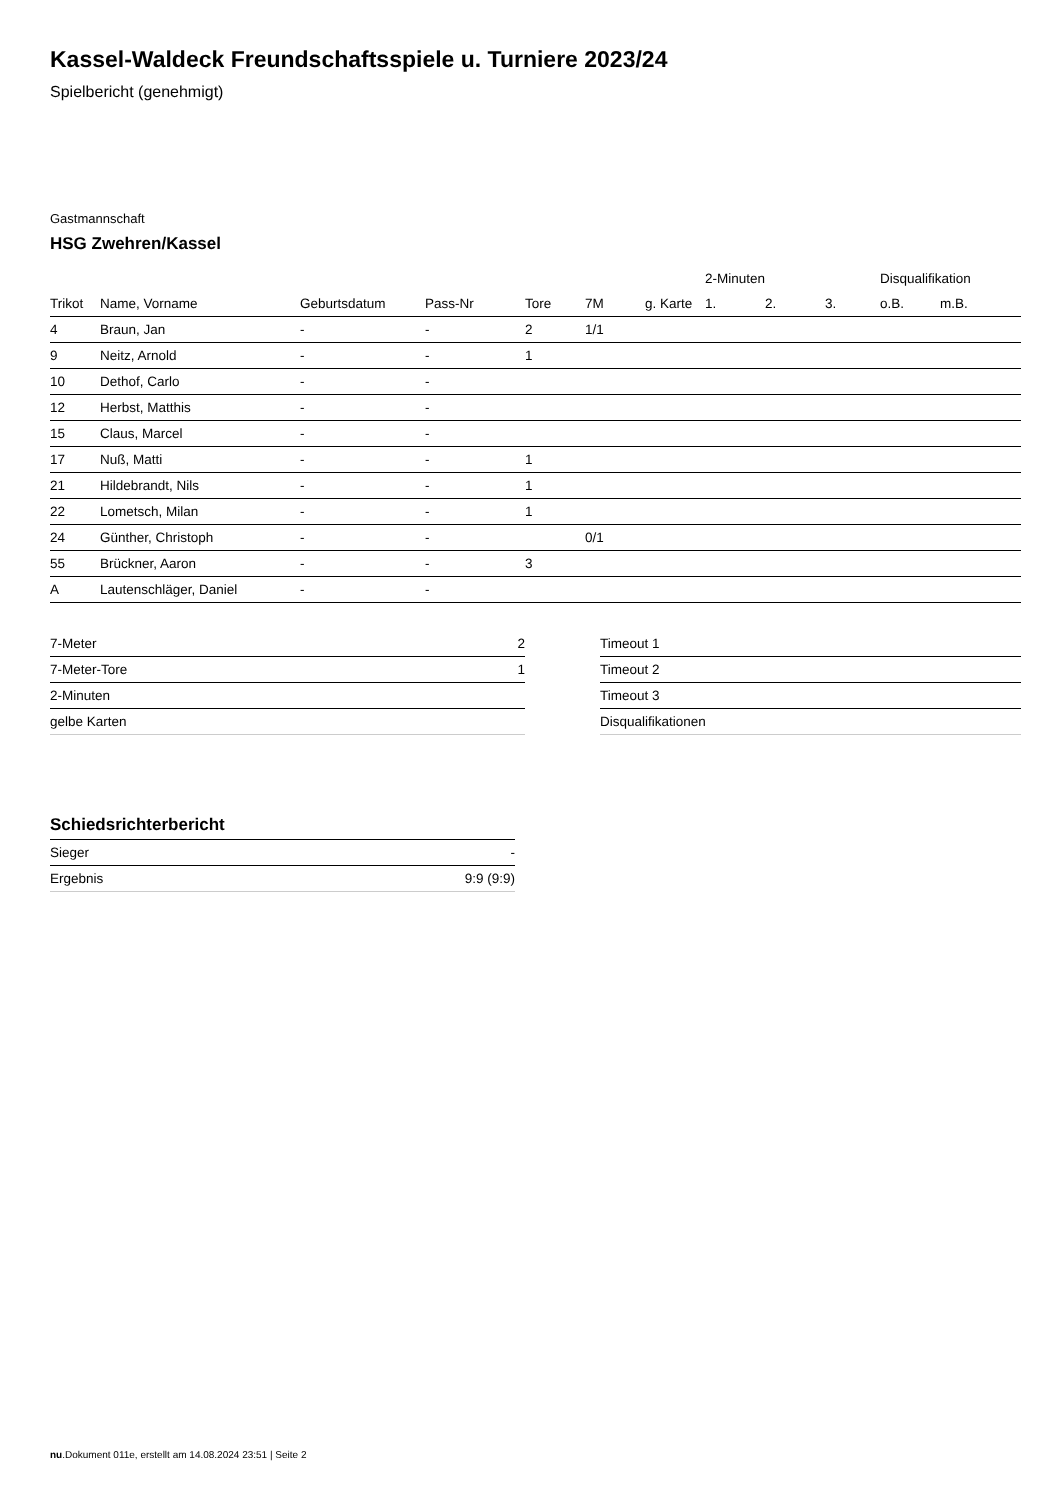Kassel-Waldeck Freundschaftsspiele u. Turniere 2023/24
Spielbericht (genehmigt)
Gastmannschaft
HSG Zwehren/Kassel
| | | | | | | | 2-Minuten | | | Disqualifikation | |
| --- | --- | --- | --- | --- | --- | --- | --- | --- | --- | --- | --- |
| Trikot | Name, Vorname | Geburtsdatum | Pass-Nr | Tore | 7M | g. Karte | 1. | 2. | 3. | o.B. | m.B. |
| 4 | Braun, Jan | - | - | 2 | 1/1 | | | | | | |
| 9 | Neitz, Arnold | - | - | 1 | | | | | | | |
| 10 | Dethof, Carlo | - | - | | | | | | | | |
| 12 | Herbst, Matthis | - | - | | | | | | | | |
| 15 | Claus, Marcel | - | - | | | | | | | | |
| 17 | Nuß, Matti | - | - | 1 | | | | | | | |
| 21 | Hildebrandt, Nils | - | - | 1 | | | | | | | |
| 22 | Lometsch, Milan | - | - | 1 | | | | | | | |
| 24 | Günther, Christoph | - | - | | 0/1 | | | | | | |
| 55 | Brückner, Aaron | - | - | 3 | | | | | | | |
| A | Lautenschläger, Daniel | - | - | | | | | | | | |
| 7-Meter | 2 |
| 7-Meter-Tore | 1 |
| 2-Minuten | |
| gelbe Karten | |
| Timeout 1 |
| Timeout 2 |
| Timeout 3 |
| Disqualifikationen |
Schiedsrichterbericht
| Sieger | - |
| Ergebnis | 9:9 (9:9) |
nu.Dokument 011e, erstellt am 14.08.2024 23:51 | Seite 2